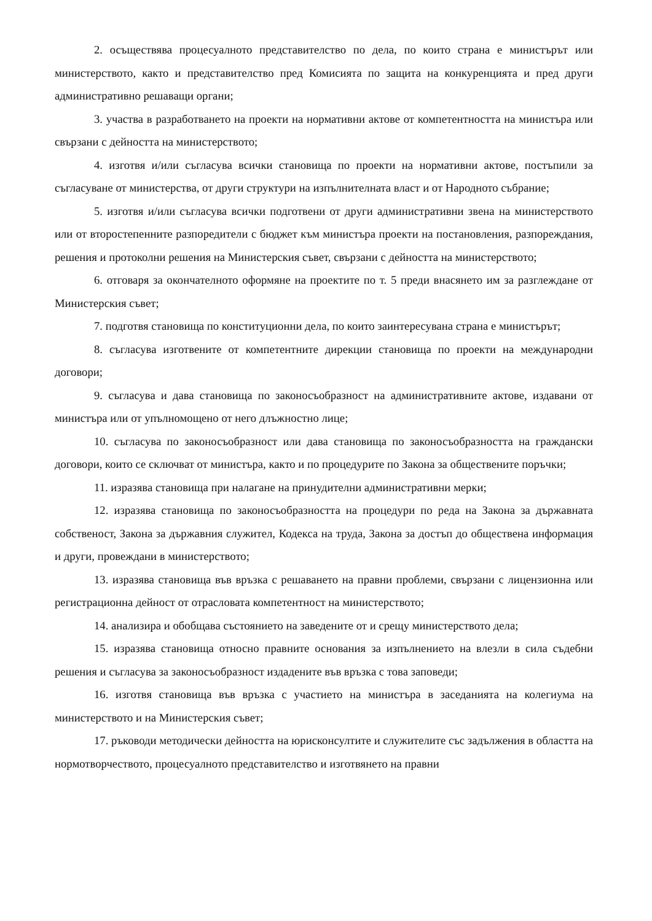2. осъществява процесуалното представителство по дела, по които страна е министърът или министерството, както и представителство пред Комисията по защита на конкуренцията и пред други административно решаващи органи;
3. участва в разработването на проекти на нормативни актове от компетентността на министъра или свързани с дейността на министерството;
4. изготвя и/или съгласува всички становища по проекти на нормативни актове, постъпили за съгласуване от министерства, от други структури на изпълнителната власт и от Народното събрание;
5. изготвя и/или съгласува всички подготвени от други административни звена на министерството или от второстепенните разпоредители с бюджет към министъра проекти на постановления, разпореждания, решения и протоколни решения на Министерския съвет, свързани с дейността на министерството;
6. отговаря за окончателното оформяне на проектите по т. 5 преди внасянето им за разглеждане от Министерския съвет;
7. подготвя становища по конституционни дела, по които заинтересувана страна е министърът;
8. съгласува изготвените от компетентните дирекции становища по проекти на международни договори;
9. съгласува и дава становища по законосъобразност на административните актове, издавани от министъра или от упълномощено от него длъжностно лице;
10. съгласува по законосъобразност или дава становища по законосъобразността на граждански договори, които се сключват от министъра, както и по процедурите по Закона за обществените поръчки;
11. изразява становища при налагане на принудителни административни мерки;
12. изразява становища по законосъобразността на процедури по реда на Закона за държавната собственост, Закона за държавния служител, Кодекса на труда, Закона за достъп до обществена информация и други, провеждани в министерството;
13. изразява становища във връзка с решаването на правни проблеми, свързани с лицензионна или регистрационна дейност от отрасловата компетентност на министерството;
14. анализира и обобщава състоянието на заведените от и срещу министерството дела;
15. изразява становища относно правните основания за изпълнението на влезли в сила съдебни решения и съгласува за законосъобразност издадените във връзка с това заповеди;
16. изготвя становища във връзка с участието на министъра в заседанията на колегиума на министерството и на Министерския съвет;
17. ръководи методически дейността на юрисконсултите и служителите със задължения в областта на нормотворчеството, процесуалното представителство и изготвянето на правни